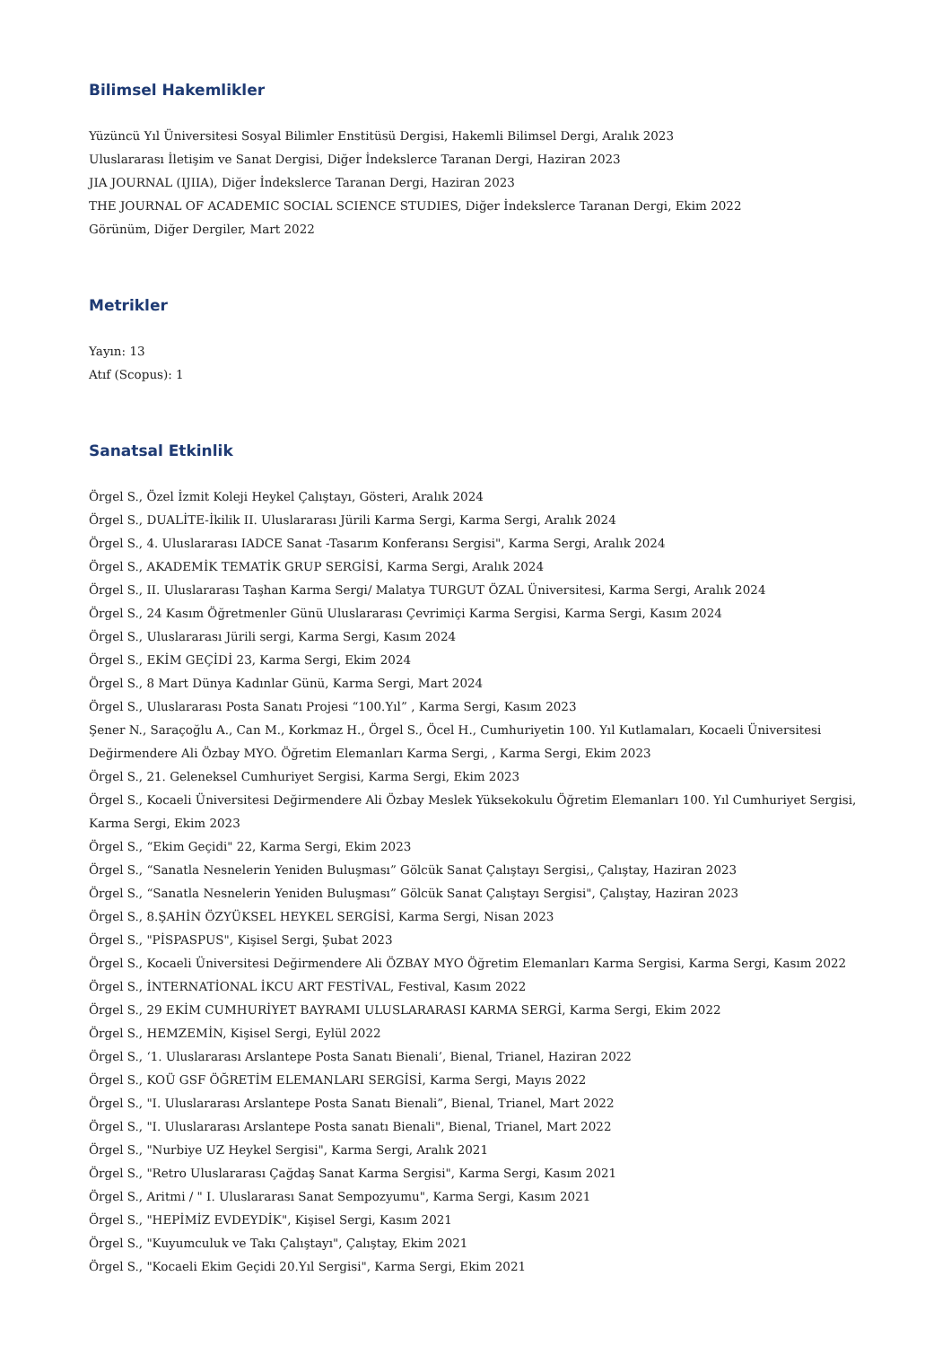Bilimsel Hakemlikler
Yüzüncü Yıl Üniversitesi Sosyal Bilimler Enstitüsü Dergisi, Hakemli Bilimsel Dergi, Aralık 2023
Uluslararası İletişim ve Sanat Dergisi, Diğer İndekslerce Taranan Dergi, Haziran 2023
JIA JOURNAL (IJIIA), Diğer İndekslerce Taranan Dergi, Haziran 2023
THE JOURNAL OF ACADEMIC SOCIAL SCIENCE STUDIES, Diğer İndekslerce Taranan Dergi, Ekim 2022
Görünüm, Diğer Dergiler, Mart 2022
Metrikler
Yayın: 13
Atıf (Scopus): 1
Sanatsal Etkinlik
Örgel S., Özel İzmit Koleji Heykel Çalıştayı, Gösteri, Aralık 2024
Örgel S., DUALİTE-İkilik II. Uluslararası Jürili Karma Sergi, Karma Sergi, Aralık 2024
Örgel S., 4. Uluslararası IADCE Sanat -Tasarım Konferansı Sergisi", Karma Sergi, Aralık 2024
Örgel S., AKADEMİK TEMATİK GRUP SERGİSİ, Karma Sergi, Aralık 2024
Örgel S., II. Uluslararası Taşhan Karma Sergi/ Malatya TURGUT ÖZAL Üniversitesi, Karma Sergi, Aralık 2024
Örgel S., 24 Kasım Öğretmenler Günü Uluslararası Çevrimiçi Karma Sergisi, Karma Sergi, Kasım 2024
Örgel S., Uluslararası Jürili sergi, Karma Sergi, Kasım 2024
Örgel S., EKİM GEÇİDİ 23, Karma Sergi, Ekim 2024
Örgel S., 8 Mart Dünya Kadınlar Günü, Karma Sergi, Mart 2024
Örgel S., Uluslararası Posta Sanatı Projesi “100.Yıl” , Karma Sergi, Kasım 2023
Şener N., Saraçoğlu A., Can M., Korkmaz H., Örgel S., Öcel H., Cumhuriyetin 100. Yıl Kutlamaları, Kocaeli Üniversitesi Değirmendere Ali Özbay MYO. Öğretim Elemanları Karma Sergi, , Karma Sergi, Ekim 2023
Örgel S., 21. Geleneksel Cumhuriyet Sergisi, Karma Sergi, Ekim 2023
Örgel S., Kocaeli Üniversitesi Değirmendere Ali Özbay Meslek Yüksekokulu Öğretim Elemanları 100. Yıl Cumhuriyet Sergisi, Karma Sergi, Ekim 2023
Örgel S., “Ekim Geçidi" 22, Karma Sergi, Ekim 2023
Örgel S., “Sanatla Nesnelerin Yeniden Buluşması” Gölcük Sanat Çalıştayı Sergisi,, Çalıştay, Haziran 2023
Örgel S., “Sanatla Nesnelerin Yeniden Buluşması” Gölcük Sanat Çalıştayı Sergisi", Çalıştay, Haziran 2023
Örgel S., 8.ŞAHİN ÖZYÜKSEL HEYKEL SERGİSİ, Karma Sergi, Nisan 2023
Örgel S., "PİSPASPUS", Kişisel Sergi, Şubat 2023
Örgel S., Kocaeli Üniversitesi Değirmendere Ali ÖZBAY MYO Öğretim Elemanları Karma Sergisi, Karma Sergi, Kasım 2022
Örgel S., İNTERNATİONAL İKCU ART FESTİVAL, Festival, Kasım 2022
Örgel S., 29 EKİM CUMHURİYET BAYRAMI ULUSLARARASI KARMA SERGİ, Karma Sergi, Ekim 2022
Örgel S., HEMZEMİN, Kişisel Sergi, Eylül 2022
Örgel S., ‘1. Uluslararası Arslantepe Posta Sanatı Bienali’, Bienal, Trianel, Haziran 2022
Örgel S., KOÜ GSF ÖĞRETİM ELEMANLARI SERGİSİ, Karma Sergi, Mayıs 2022
Örgel S., "I. Uluslararası Arslantepe Posta Sanatı Bienali”, Bienal, Trianel, Mart 2022
Örgel S., "I. Uluslararası Arslantepe Posta sanatı Bienali", Bienal, Trianel, Mart 2022
Örgel S., "Nurbiye UZ Heykel Sergisi", Karma Sergi, Aralık 2021
Örgel S., "Retro Uluslararası Çağdaş Sanat Karma Sergisi", Karma Sergi, Kasım 2021
Örgel S., Aritmi / " I. Uluslararası Sanat Sempozyumu", Karma Sergi, Kasım 2021
Örgel S., "HEPİMİZ EVDEYDİK", Kişisel Sergi, Kasım 2021
Örgel S., "Kuyumculuk ve Takı Çalıştayı", Çalıştay, Ekim 2021
Örgel S., "Kocaeli Ekim Geçidi 20.Yıl Sergisi", Karma Sergi, Ekim 2021